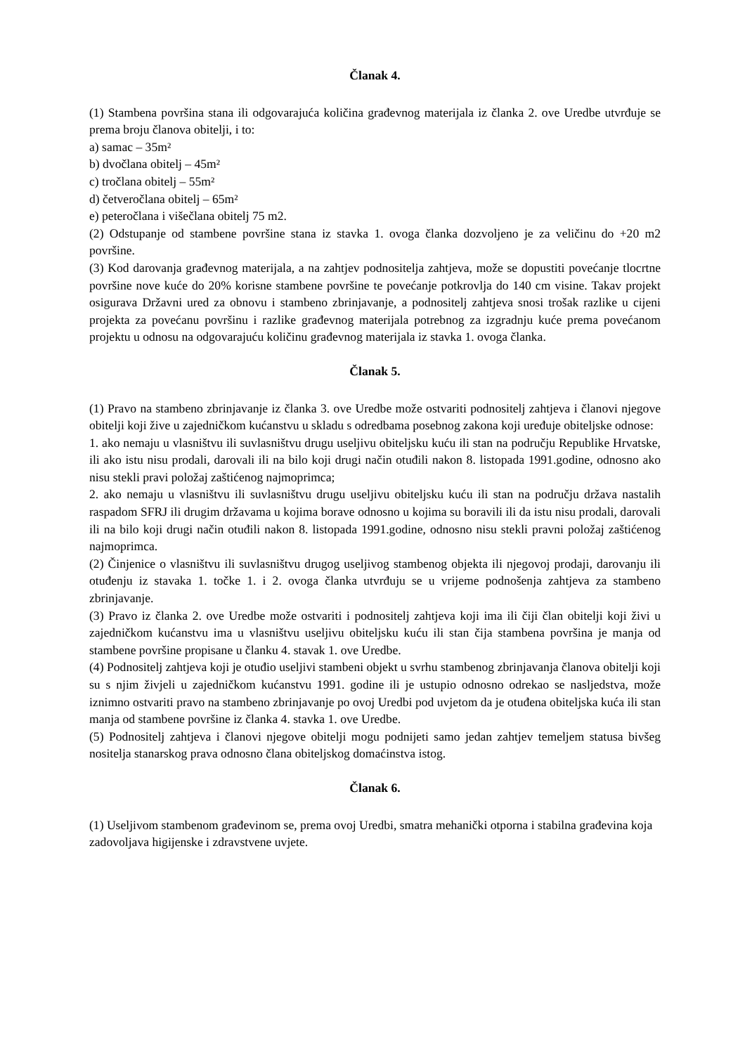Članak 4.
(1) Stambena površina stana ili odgovarajuća količina građevnog materijala iz članka 2. ove Uredbe utvrđuje se prema broju članova obitelji, i to:
a) samac – 35m²
b) dvočlana obitelj – 45m²
c) tročlana obitelj – 55m²
d) četveročlana obitelj – 65m²
e) peteročlana i višečlana obitelj 75 m2.
(2) Odstupanje od stambene površine stana iz stavka 1. ovoga članka dozvoljeno je za veličinu do +20 m2 površine.
(3) Kod darovanja građevnog materijala, a na zahtjev podnositelja zahtjeva, može se dopustiti povećanje tlocrtne površine nove kuće do 20% korisne stambene površine te povećanje potkrovlja do 140 cm visine. Takav projekt osigurava Državni ured za obnovu i stambeno zbrinjavanje, a podnositelj zahtjeva snosi trošak razlike u cijeni projekta za povećanu površinu i razlike građevnog materijala potrebnog za izgradnju kuće prema povećanom projektu u odnosu na odgovarajuću količinu građevnog materijala iz stavka 1. ovoga članka.
Članak 5.
(1) Pravo na stambeno zbrinjavanje iz članka 3. ove Uredbe može ostvariti podnositelj zahtjeva i članovi njegove obitelji koji žive u zajedničkom kućanstvu u skladu s odredbama posebnog zakona koji uređuje obiteljske odnose:
1. ako nemaju u vlasništvu ili suvlasništvu drugu useljivu obiteljsku kuću ili stan na području Republike Hrvatske, ili ako istu nisu prodali, darovali ili na bilo koji drugi način otuđili nakon 8. listopada 1991.godine, odnosno ako nisu stekli pravi položaj zaštićenog najmoprimca;
2. ako nemaju u vlasništvu ili suvlasništvu drugu useljivu obiteljsku kuću ili stan na području država nastalih raspadom SFRJ ili drugim državama u kojima borave odnosno u kojima su boravili ili da istu nisu prodali, darovali ili na bilo koji drugi način otuđili nakon 8. listopada 1991.godine, odnosno nisu stekli pravni položaj zaštićenog najmoprimca.
(2) Činjenice o vlasništvu ili suvlasništvu drugog useljivog stambenog objekta ili njegovoj prodaji, darovanju ili otuđenju iz stavaka 1. točke 1. i 2. ovoga članka utvrđuju se u vrijeme podnošenja zahtjeva za stambeno zbrinjavanje.
(3) Pravo iz članka 2. ove Uredbe može ostvariti i podnositelj zahtjeva koji ima ili čiji član obitelji koji živi u zajedničkom kućanstvu ima u vlasništvu useljivu obiteljsku kuću ili stan čija stambena površina je manja od stambene površine propisane u članku 4. stavak 1. ove Uredbe.
(4) Podnositelj zahtjeva koji je otuđio useljivi stambeni objekt u svrhu stambenog zbrinjavanja članova obitelji koji su s njim živjeli u zajedničkom kućanstvu 1991. godine ili je ustupio odnosno odrekao se nasljedstva, može iznimno ostvariti pravo na stambeno zbrinjavanje po ovoj Uredbi pod uvjetom da je otuđena obiteljska kuća ili stan manja od stambene površine iz članka 4. stavka 1. ove Uredbe.
(5) Podnositelj zahtjeva i članovi njegove obitelji mogu podnijeti samo jedan zahtjev temeljem statusa bivšeg nositelja stanarskog prava odnosno člana obiteljskog domaćinstva istog.
Članak 6.
(1) Useljivom stambenom građevinom se, prema ovoj Uredbi, smatra mehanički otporna i stabilna građevina koja zadovoljava higijenske i zdravstvene uvjete.